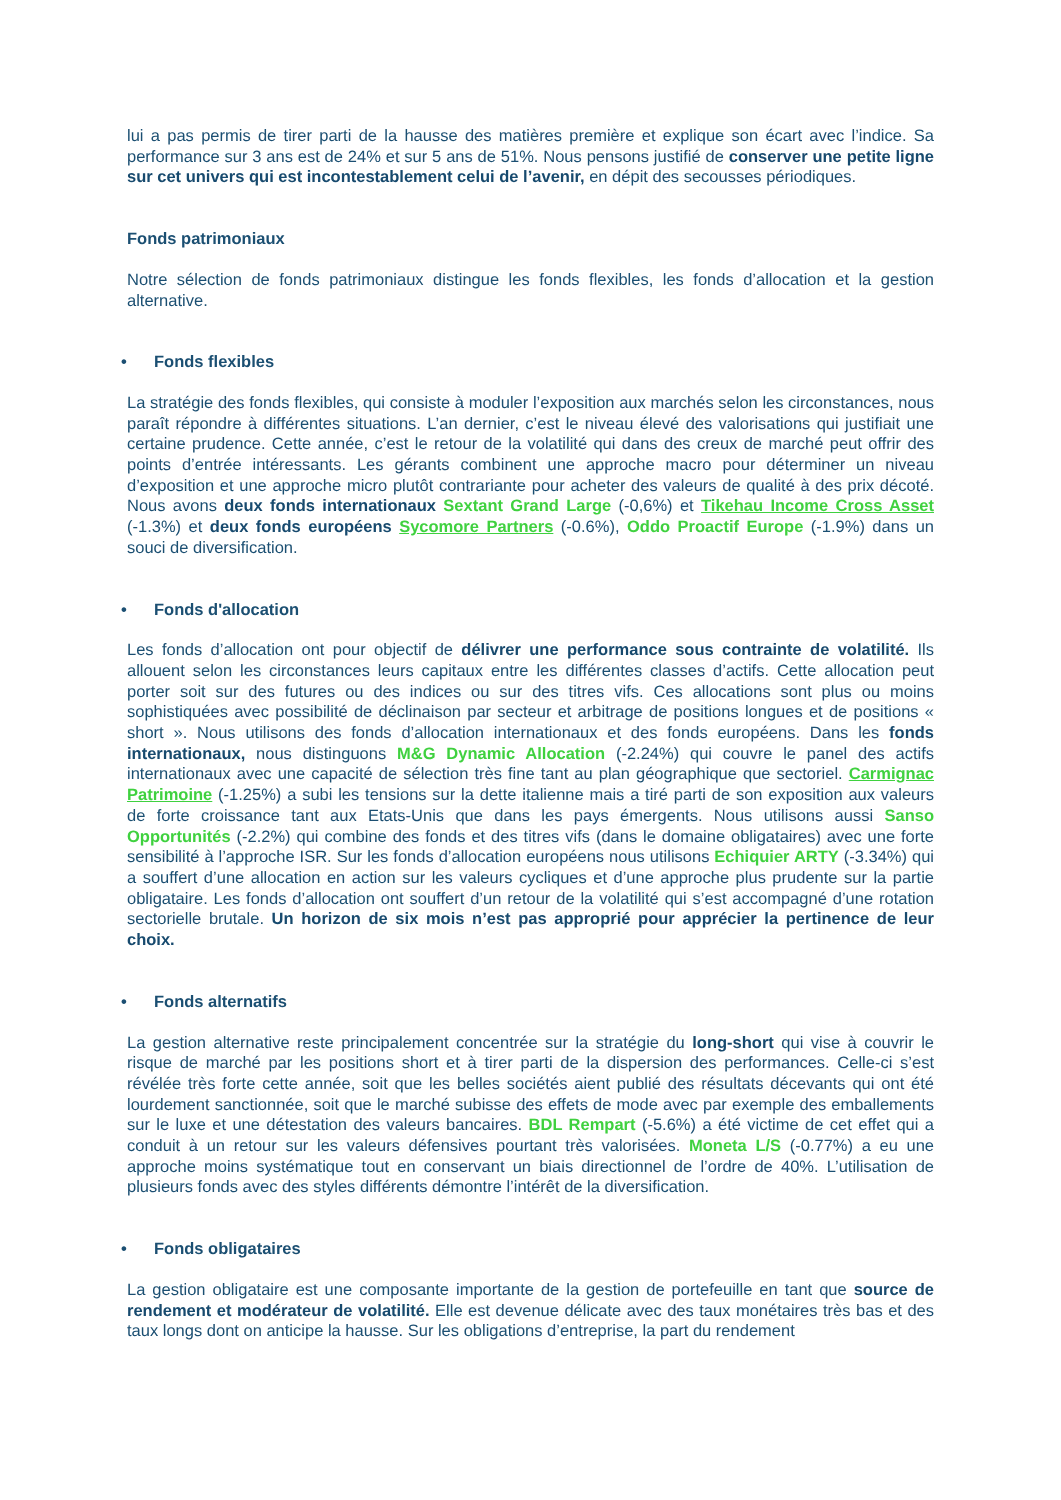lui a pas permis de tirer parti de la hausse des matières première et explique son écart avec l’indice. Sa performance sur 3 ans est de 24% et sur 5 ans de 51%. Nous pensons justifié de conserver une petite ligne sur cet univers qui est incontestablement celui de l’avenir, en dépit des secousses périodiques.
Fonds patrimoniaux
Notre sélection de fonds patrimoniaux distingue les fonds flexibles, les fonds d’allocation et la gestion alternative.
• Fonds flexibles
La stratégie des fonds flexibles, qui consiste à moduler l’exposition aux marchés selon les circonstances, nous paraît répondre à différentes situations. L’an dernier, c’est le niveau élevé des valorisations qui justifiait une certaine prudence. Cette année, c’est le retour de la volatilité qui dans des creux de marché peut offrir des points d’entrée intéressants. Les gérants combinent une approche macro pour déterminer un niveau d’exposition et une approche micro plutôt contrariante pour acheter des valeurs de qualité à des prix décoté. Nous avons deux fonds internationaux Sextant Grand Large (-0,6%) et Tikehau Income Cross Asset (-1.3%) et deux fonds européens Sycomore Partners (-0.6%), Oddo Proactif Europe (-1.9%) dans un souci de diversification.
• Fonds d'allocation
Les fonds d’allocation ont pour objectif de délivrer une performance sous contrainte de volatilité. Ils allouent selon les circonstances leurs capitaux entre les différentes classes d’actifs. Cette allocation peut porter soit sur des futures ou des indices ou sur des titres vifs. Ces allocations sont plus ou moins sophistiquées avec possibilité de déclinaison par secteur et arbitrage de positions longues et de positions « short ». Nous utilisons des fonds d’allocation internationaux et des fonds européens. Dans les fonds internationaux, nous distinguons M&G Dynamic Allocation (-2.24%) qui couvre le panel des actifs internationaux avec une capacité de sélection très fine tant au plan géographique que sectoriel. Carmignac Patrimoine (-1.25%) a subi les tensions sur la dette italienne mais a tiré parti de son exposition aux valeurs de forte croissance tant aux Etats-Unis que dans les pays émergents. Nous utilisons aussi Sanso Opportunités (-2.2%) qui combine des fonds et des titres vifs (dans le domaine obligataires) avec une forte sensibilité à l’approche ISR. Sur les fonds d’allocation européens nous utilisons Echiquier ARTY (-3.34%) qui a souffert d’une allocation en action sur les valeurs cycliques et d’une approche plus prudente sur la partie obligataire. Les fonds d’allocation ont souffert d’un retour de la volatilité qui s’est accompagné d’une rotation sectorielle brutale. Un horizon de six mois n’est pas approprié pour apprécier la pertinence de leur choix.
• Fonds alternatifs
La gestion alternative reste principalement concentrée sur la stratégie du long-short qui vise à couvrir le risque de marché par les positions short et à tirer parti de la dispersion des performances. Celle-ci s’est révélée très forte cette année, soit que les belles sociétés aient publié des résultats décevants qui ont été lourdement sanctionnée, soit que le marché subisse des effets de mode avec par exemple des emballements sur le luxe et une détestation des valeurs bancaires. BDL Rempart (-5.6%) a été victime de cet effet qui a conduit à un retour sur les valeurs défensives pourtant très valorisées. Moneta L/S (-0.77%) a eu une approche moins systématique tout en conservant un biais directionnel de l’ordre de 40%. L’utilisation de plusieurs fonds avec des styles différents démontre l’intérêt de la diversification.
• Fonds obligataires
La gestion obligataire est une composante importante de la gestion de portefeuille en tant que source de rendement et modérateur de volatilité. Elle est devenue délicate avec des taux monétaires très bas et des taux longs dont on anticipe la hausse. Sur les obligations d’entreprise, la part du rendement